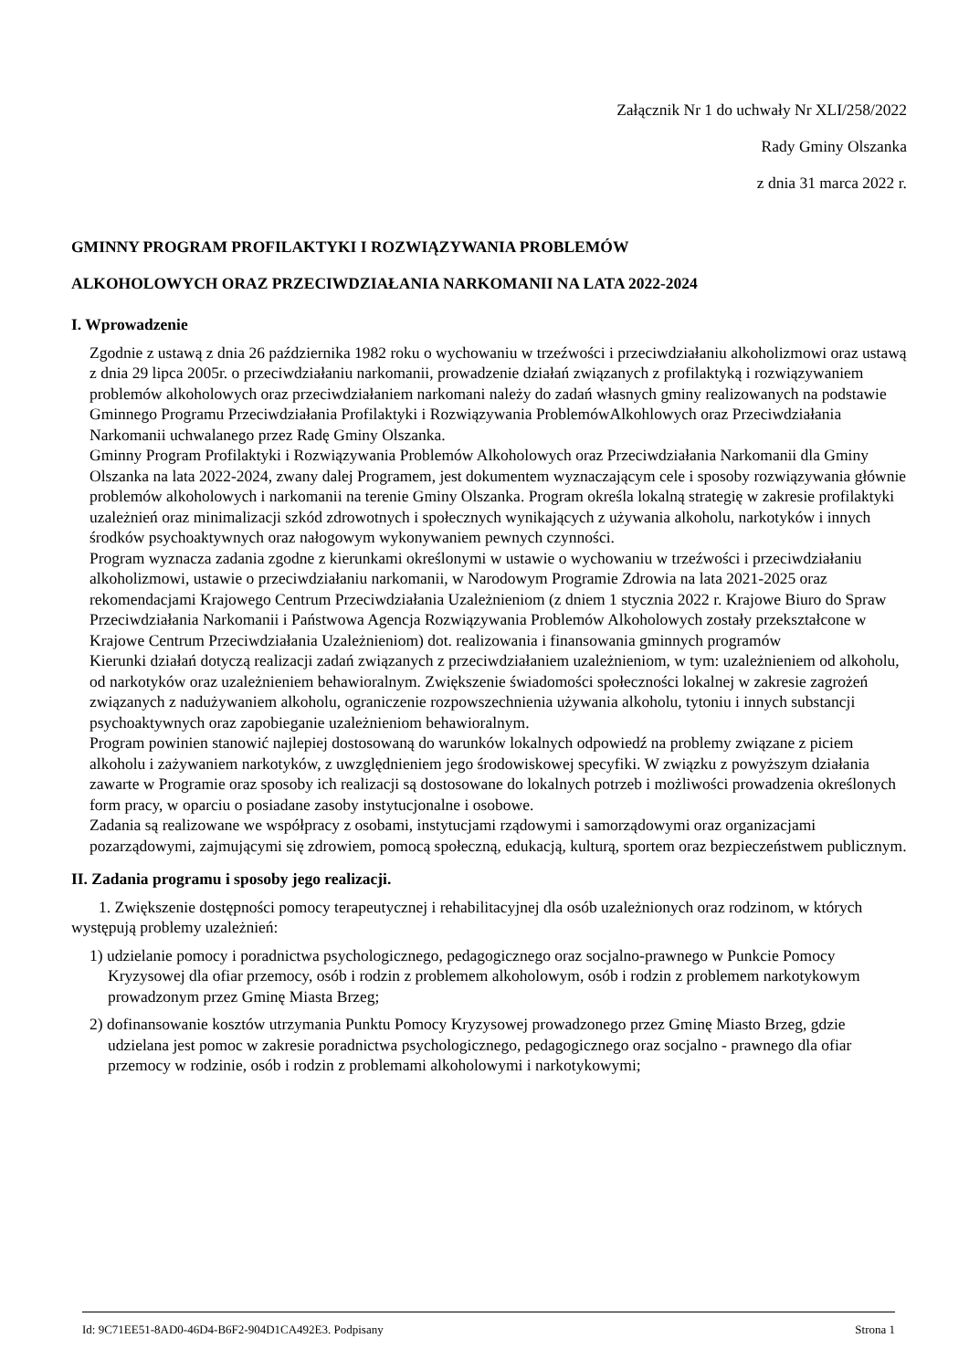Załącznik Nr 1 do uchwały Nr XLI/258/2022
Rady Gminy Olszanka
z dnia 31 marca 2022 r.
GMINNY PROGRAM PROFILAKTYKI I ROZWIĄZYWANIA PROBLEMÓW
ALKOHOLOWYCH ORAZ PRZECIWDZIAŁANIA NARKOMANII NA LATA 2022-2024
I. Wprowadzenie
Zgodnie z ustawą z dnia 26 października 1982 roku o wychowaniu w trzeźwości i przeciwdziałaniu alkoholizmowi oraz ustawą z dnia 29 lipca 2005r. o przeciwdziałaniu narkomanii, prowadzenie działań związanych z profilaktyką i rozwiązywaniem problemów alkoholowych oraz przeciwdziałaniem narkomani należy do zadań własnych gminy realizowanych na podstawie Gminnego Programu Przeciwdziałania Profilaktyki i Rozwiązywania ProblemówAlkohlowych oraz Przeciwdziałania Narkomanii uchwalanego przez Radę Gminy Olszanka.
Gminny Program Profilaktyki i Rozwiązywania Problemów Alkoholowych oraz Przeciwdziałania Narkomanii dla Gminy Olszanka na lata 2022-2024, zwany dalej Programem, jest dokumentem wyznaczającym cele i sposoby rozwiązywania głównie problemów alkoholowych i narkomanii na terenie Gminy Olszanka. Program określa lokalną strategię w zakresie profilaktyki uzależnień oraz minimalizacji szkód zdrowotnych i społecznych wynikających z używania alkoholu, narkotyków i innych środków psychoaktywnych oraz nałogowym wykonywaniem pewnych czynności.
Program wyznacza zadania zgodne z kierunkami określonymi w ustawie o wychowaniu w trzeźwości i przeciwdziałaniu alkoholizmowi, ustawie o przeciwdziałaniu narkomanii, w Narodowym Programie Zdrowia na lata 2021-2025 oraz rekomendacjami Krajowego Centrum Przeciwdziałania Uzależnieniom (z dniem 1 stycznia 2022 r. Krajowe Biuro do Spraw Przeciwdziałania Narkomanii i Państwowa Agencja Rozwiązywania Problemów Alkoholowych zostały przekształcone w Krajowe Centrum Przeciwdziałania Uzależnieniom) dot. realizowania i finansowania gminnych programów
Kierunki działań dotyczą realizacji zadań związanych z przeciwdziałaniem uzależnieniom, w tym: uzależnieniem od alkoholu, od narkotyków oraz uzależnieniem behawioralnym. Zwiększenie świadomości społeczności lokalnej w zakresie zagrożeń związanych z nadużywaniem alkoholu, ograniczenie rozpowszechnienia używania alkoholu, tytoniu i innych substancji psychoaktywnych oraz zapobieganie uzależnieniom behawioralnym.
Program powinien stanowić najlepiej dostosowaną do warunków lokalnych odpowiedź na problemy związane z piciem alkoholu i zażywaniem narkotyków, z uwzględnieniem jego środowiskowej specyfiki. W związku z powyższym działania zawarte w Programie oraz sposoby ich realizacji są dostosowane do lokalnych potrzeb i możliwości prowadzenia określonych form pracy, w oparciu o posiadane zasoby instytucjonalne i osobowe.
Zadania są realizowane we współpracy z osobami, instytucjami rządowymi i samorządowymi oraz organizacjami pozarządowymi, zajmującymi się zdrowiem, pomocą społeczną, edukacją, kulturą, sportem oraz bezpieczeństwem publicznym.
II. Zadania programu i sposoby jego realizacji.
1. Zwiększenie dostępności pomocy terapeutycznej i rehabilitacyjnej dla osób uzależnionych oraz rodzinom, w których występują problemy uzależnień:
1) udzielanie pomocy i poradnictwa psychologicznego, pedagogicznego oraz socjalno-prawnego w Punkcie Pomocy Kryzysowej dla ofiar przemocy, osób i rodzin z problemem alkoholowym, osób i rodzin z problemem narkotykowym prowadzonym przez Gminę Miasta Brzeg;
2) dofinansowanie kosztów utrzymania Punktu Pomocy Kryzysowej prowadzonego przez Gminę Miasto Brzeg, gdzie udzielana jest pomoc w zakresie poradnictwa psychologicznego, pedagogicznego oraz socjalno - prawnego dla ofiar przemocy w rodzinie, osób i rodzin z problemami alkoholowymi i narkotykowymi;
Id: 9C71EE51-8AD0-46D4-B6F2-904D1CA492E3. Podpisany Strona 1